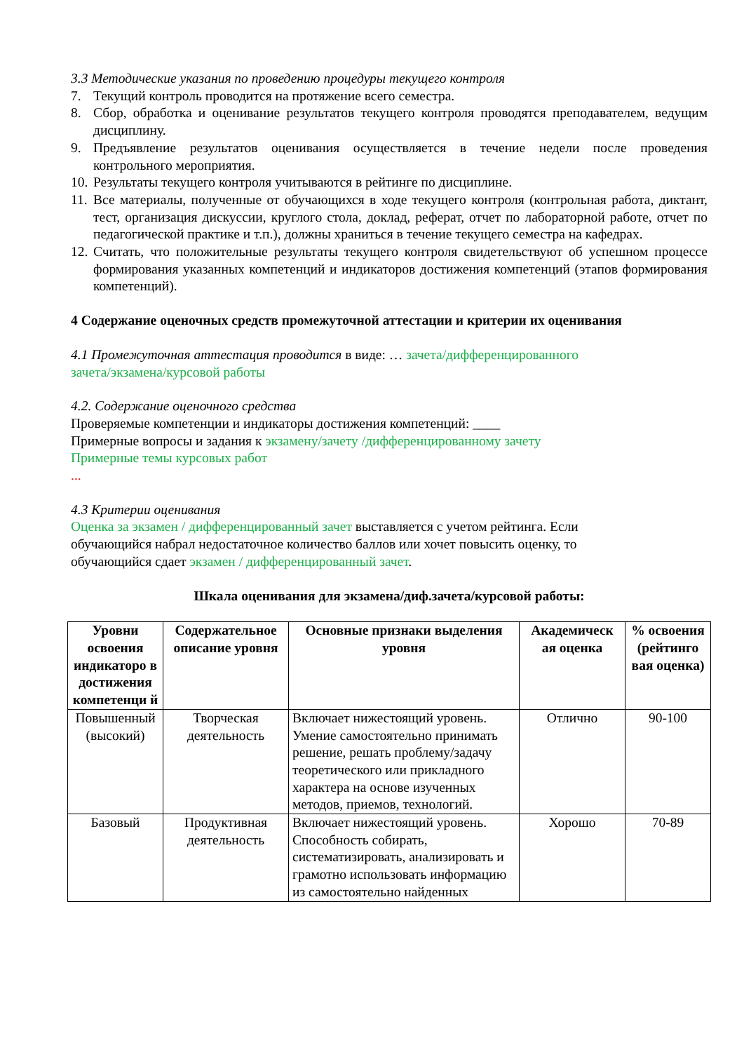3.3 Методические указания по проведению процедуры текущего контроля
7. Текущий контроль проводится на протяжение всего семестра.
8. Сбор, обработка и оценивание результатов текущего контроля проводятся преподавателем, ведущим дисциплину.
9. Предъявление результатов оценивания осуществляется в течение недели после проведения контрольного мероприятия.
10. Результаты текущего контроля учитываются в рейтинге по дисциплине.
11. Все материалы, полученные от обучающихся в ходе текущего контроля (контрольная работа, диктант, тест, организация дискуссии, круглого стола, доклад, реферат, отчет по лабораторной работе, отчет по педагогической практике и т.п.), должны храниться в течение текущего семестра на кафедрах.
12. Считать, что положительные результаты текущего контроля свидетельствуют об успешном процессе формирования указанных компетенций и индикаторов достижения компетенций (этапов формирования компетенций).
4 Содержание оценочных средств промежуточной аттестации и критерии их оценивания
4.1 Промежуточная аттестация проводится в виде: … зачета/дифференцированного
зачета/экзамена/курсовой работы
4.2. Содержание оценочного средства
Проверяемые компетенции и индикаторы достижения компетенций: ____
Примерные вопросы и задания к экзамену/зачету /дифференцированному зачету
Примерные темы курсовых работ
...
4.3 Критерии оценивания
Оценка за экзамен / дифференцированный зачет выставляется с учетом рейтинга. Если
обучающийся набрал недостаточное количество баллов или хочет повысить оценку, то
обучающийся сдает экзамен / дифференцированный зачет.
Шкала оценивания для экзамена/диф.зачета/курсовой работы:
| Уровни освоения индикаторо в достижения компетенци й | Содержательное описание уровня | Основные признаки выделения уровня | Академическ ая оценка | % освоения (рейтинго вая оценка) |
| --- | --- | --- | --- | --- |
| Повышенный (высокий) | Творческая деятельность | Включает нижестоящий уровень. Умение самостоятельно принимать решение, решать проблему/задачу теоретического или прикладного характера на основе изученных методов, приемов, технологий. | Отлично | 90-100 |
| Базовый | Продуктивная деятельность | Включает нижестоящий уровень. Способность собирать, систематизировать, анализировать и грамотно использовать информацию из самостоятельно найденных | Хорошо | 70-89 |